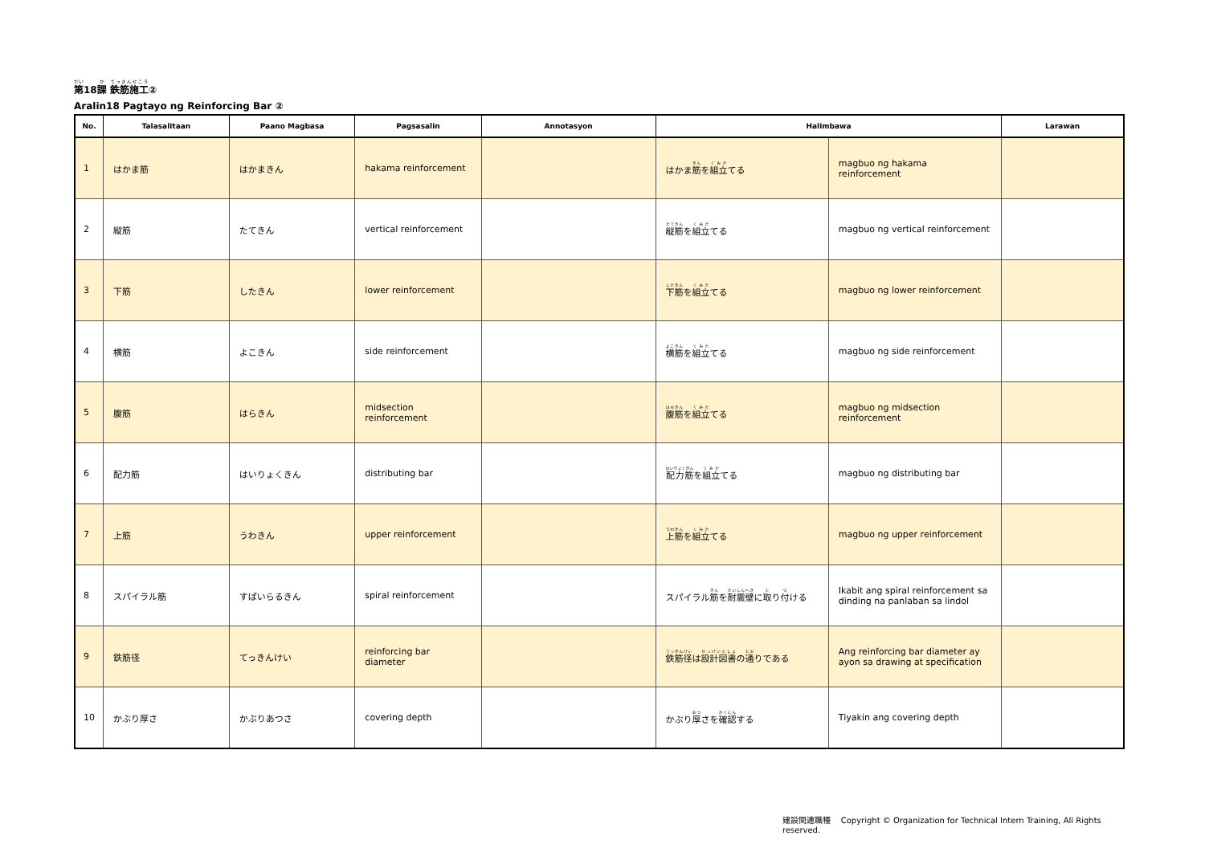第18課 鉄筋施工②
Aralin18 Pagtayo ng Reinforcing Bar ②
| No. | Talasalitaan | Paano Magbasa | Pagsasalin | Annotasyon | Halimbawa | | Larawan |
| --- | --- | --- | --- | --- | --- | --- | --- |
| 1 | はかま筋 | はかまきん | hakama reinforcement | | はかま 筋 を 組立 てる | magbuo ng hakama reinforcement | |
| 2 | 縦筋 | たてきん | vertical reinforcement | | 縦筋 を 組立 てる | magbuo ng vertical reinforcement | |
| 3 | 下筋 | したきん | lower reinforcement | | 下筋 を 組立 てる | magbuo ng lower reinforcement | |
| 4 | 横筋 | よこきん | side reinforcement | | 横筋 を 組立 てる | magbuo ng side reinforcement | |
| 5 | 腹筋 | はらきん | midsection reinforcement | | 腹筋 を 組立 てる | magbuo ng midsection reinforcement | |
| 6 | 配力筋 | はいりょくきん | distributing bar | | 配力筋 を 組立 てる | magbuo ng distributing bar | |
| 7 | 上筋 | うわきん | upper reinforcement | | 上筋 を 組立 てる | magbuo ng upper reinforcement | |
| 8 | スパイラル筋 | すぱいらるきん | spiral reinforcement | | スパイラル 筋 を 耐震壁 に 取 り 付 ける | Ikabit ang spiral reinforcement sa dinding na panlaban sa lindol | |
| 9 | 鉄筋径 | てっきんけい | reinforcing bar diameter | | 鉄筋径 は 設計図書 の 通 りである | Ang reinforcing bar diameter ay ayon sa drawing at specification | |
| 10 | かぶり厚さ | かぶりあつさ | covering depth | | かぶり 厚 さを 確認 する | Tiyakin ang covering depth | |
建設関連職種 Copyright © Organization for Technical Intern Training, All Rights reserved.